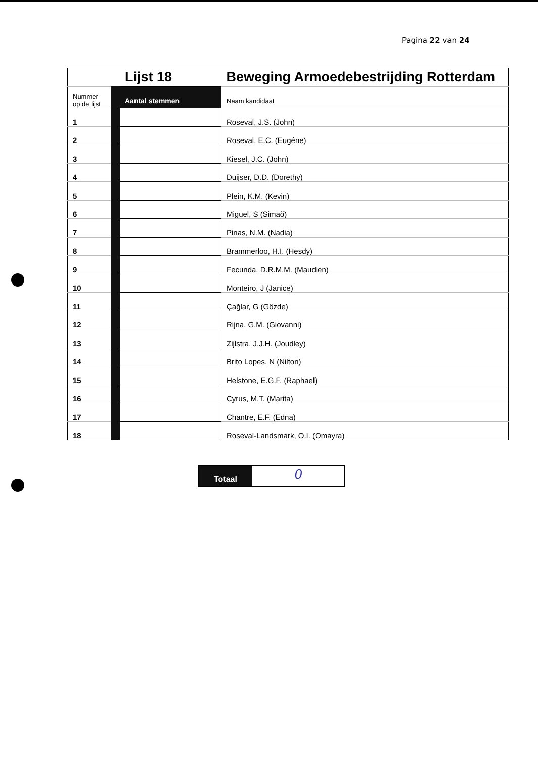Pagina 22 van 24
| | | Lijst 18 | Beweging Armoedebestrijding Rotterdam |
| Nummer op de lijst | | Aantal stemmen | Naam kandidaat |
| 1 | | | Roseval, J.S. (John) |
| 2 | | | Roseval, E.C. (Eugéne) |
| 3 | | | Kiesel, J.C. (John) |
| 4 | | | Duijser, D.D. (Dorethy) |
| 5 | | | Plein, K.M. (Kevin) |
| 6 | | | Miguel, S (Simaõ) |
| 7 | | | Pinas, N.M. (Nadia) |
| 8 | | | Brammerloo, H.I. (Hesdy) |
| 9 | | | Fecunda, D.R.M.M. (Maudien) |
| 10 | | | Monteiro, J (Janice) |
| 11 | | | Çağlar, G (Gözde) |
| 12 | | | Rijna, G.M. (Giovanni) |
| 13 | | | Zijlstra, J.J.H. (Joudley) |
| 14 | | | Brito Lopes, N (Nilton) |
| 15 | | | Helstone, E.G.F. (Raphael) |
| 16 | | | Cyrus, M.T. (Marita) |
| 17 | | | Chantre, E.F. (Edna) |
| 18 | | | Roseval-Landsmark, O.I. (Omayra) |
Totaal
0